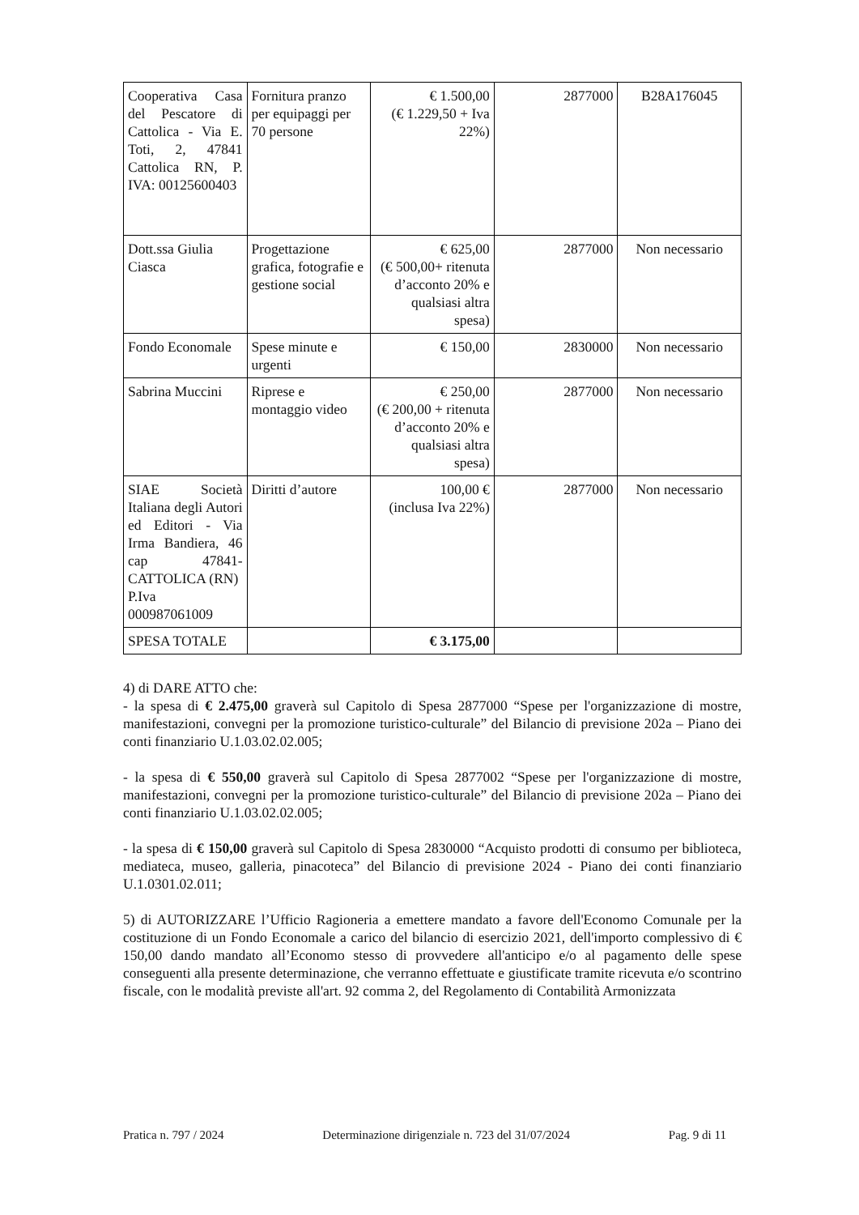| Cooperativa Casa del Pescatore di Cattolica - Via E. Toti, 2, 47841 Cattolica RN, P. IVA: 00125600403 | Fornitura pranzo per equipaggi per 70 persone | € 1.500,00 (€ 1.229,50 + Iva 22%) | 2877000 | B28A176045 |
| Dott.ssa Giulia Ciasca | Progettazione grafica, fotografie e gestione social | € 625,00 (€ 500,00+ ritenuta d’acconto 20% e qualsiasi altra spesa) | 2877000 | Non necessario |
| Fondo Economale | Spese minute e urgenti | € 150,00 | 2830000 | Non necessario |
| Sabrina Muccini | Riprese e montaggio video | € 250,00 (€ 200,00 + ritenuta d’acconto 20% e qualsiasi altra spesa) | 2877000 | Non necessario |
| SIAE Società Italiana degli Autori ed Editori - Via Irma Bandiera, 46 cap 47841-CATTOLICA (RN) P.Iva 000987061009 | Diritti d’autore | 100,00 € (inclusa Iva 22%) | 2877000 | Non necessario |
| SPESA TOTALE | | € 3.175,00 | | |
4) di DARE ATTO che:
- la spesa di € 2.475,00 graverà sul Capitolo di Spesa 2877000 “Spese per l'organizzazione di mostre, manifestazioni, convegni per la promozione turistico-culturale” del Bilancio di previsione 202a – Piano dei conti finanziario U.1.03.02.02.005;
- la spesa di € 550,00 graverà sul Capitolo di Spesa 2877002 “Spese per l'organizzazione di mostre, manifestazioni, convegni per la promozione turistico-culturale” del Bilancio di previsione 202a – Piano dei conti finanziario U.1.03.02.02.005;
- la spesa di € 150,00 graverà sul Capitolo di Spesa 2830000 “Acquisto prodotti di consumo per biblioteca, mediateca, museo, galleria, pinacoteca” del Bilancio di previsione 2024 - Piano dei conti finanziario U.1.0301.02.011;
5) di AUTORIZZARE l’Ufficio Ragioneria a emettere mandato a favore dell'Economo Comunale per la costituzione di un Fondo Economale a carico del bilancio di esercizio 2021, dell'importo complessivo di € 150,00 dando mandato all’Economo stesso di provvedere all'anticipo e/o al pagamento delle spese conseguenti alla presente determinazione, che verranno effettuate e giustificate tramite ricevuta e/o scontrino fiscale, con le modalità previste all'art. 92 comma 2, del Regolamento di Contabilità Armonizzata
Pratica n. 797 / 2024 Determinazione dirigenziale n. 723 del 31/07/2024 Pag. 9 di 11